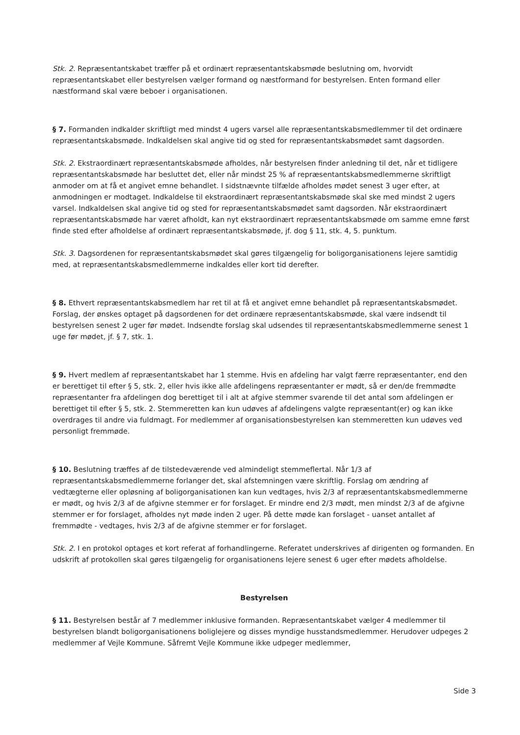Stk. 2. Repræsentantskabet træffer på et ordinært repræsentantskabsmøde beslutning om, hvorvidt repræsentantskabet eller bestyrelsen vælger formand og næstformand for bestyrelsen. Enten formand eller næstformand skal være beboer i organisationen.
§ 7. Formanden indkalder skriftligt med mindst 4 ugers varsel alle repræsentantskabsmedlemmer til det ordinære repræsentantskabsmøde. Indkaldelsen skal angive tid og sted for repræsentantskabsmødet samt dagsorden.
Stk. 2. Ekstraordinært repræsentantskabsmøde afholdes, når bestyrelsen finder anledning til det, når et tidligere repræsentantskabsmøde har besluttet det, eller når mindst 25 % af repræsentantskabsmedlemmerne skriftligt anmoder om at få et angivet emne behandlet. I sidstnævnte tilfælde afholdes mødet senest 3 uger efter, at anmodningen er modtaget. Indkaldelse til ekstraordinært repræsentantskabsmøde skal ske med mindst 2 ugers varsel. Indkaldelsen skal angive tid og sted for repræsentantskabsmødet samt dagsorden. Når ekstraordinært repræsentantskabsmøde har været afholdt, kan nyt ekstraordinært repræsentantskabsmøde om samme emne først finde sted efter afholdelse af ordinært repræsentantskabsmøde, jf. dog § 11, stk. 4, 5. punktum.
Stk. 3. Dagsordenen for repræsentantskabsmødet skal gøres tilgængelig for boligorganisationens lejere samtidig med, at repræsentantskabsmedlemmerne indkaldes eller kort tid derefter.
§ 8. Ethvert repræsentantskabsmedlem har ret til at få et angivet emne behandlet på repræsentantskabsmødet. Forslag, der ønskes optaget på dagsordenen for det ordinære repræsentantskabsmøde, skal være indsendt til bestyrelsen senest 2 uger før mødet. Indsendte forslag skal udsendes til repræsentantskabsmedlemmerne senest 1 uge før mødet, jf. § 7, stk. 1.
§ 9. Hvert medlem af repræsentantskabet har 1 stemme. Hvis en afdeling har valgt færre repræsentanter, end den er berettiget til efter § 5, stk. 2, eller hvis ikke alle afdelingens repræsentanter er mødt, så er den/de fremmødte repræsentanter fra afdelingen dog berettiget til i alt at afgive stemmer svarende til det antal som afdelingen er berettiget til efter § 5, stk. 2. Stemmeretten kan kun udøves af afdelingens valgte repræsentant(er) og kan ikke overdrages til andre via fuldmagt. For medlemmer af organisationsbestyrelsen kan stemmeretten kun udøves ved personligt fremmøde.
§ 10. Beslutning træffes af de tilstedeværende ved almindeligt stemmeflertal. Når 1/3 af repræsentantskabsmedlemmerne forlanger det, skal afstemningen være skriftlig. Forslag om ændring af vedtægterne eller opløsning af boligorganisationen kan kun vedtages, hvis 2/3 af repræsentantskabsmedlemmerne er mødt, og hvis 2/3 af de afgivne stemmer er for forslaget. Er mindre end 2/3 mødt, men mindst 2/3 af de afgivne stemmer er for forslaget, afholdes nyt møde inden 2 uger. På dette møde kan forslaget - uanset antallet af fremmødte - vedtages, hvis 2/3 af de afgivne stemmer er for forslaget.
Stk. 2. I en protokol optages et kort referat af forhandlingerne. Referatet underskrives af dirigenten og formanden. En udskrift af protokollen skal gøres tilgængelig for organisationens lejere senest 6 uger efter mødets afholdelse.
Bestyrelsen
§ 11. Bestyrelsen består af 7 medlemmer inklusive formanden. Repræsentantskabet vælger 4 medlemmer til bestyrelsen blandt boligorganisationens boliglejere og disses myndige husstandsmedlemmer. Herudover udpeges 2 medlemmer af Vejle Kommune. Såfremt Vejle Kommune ikke udpeger medlemmer,
Side 3